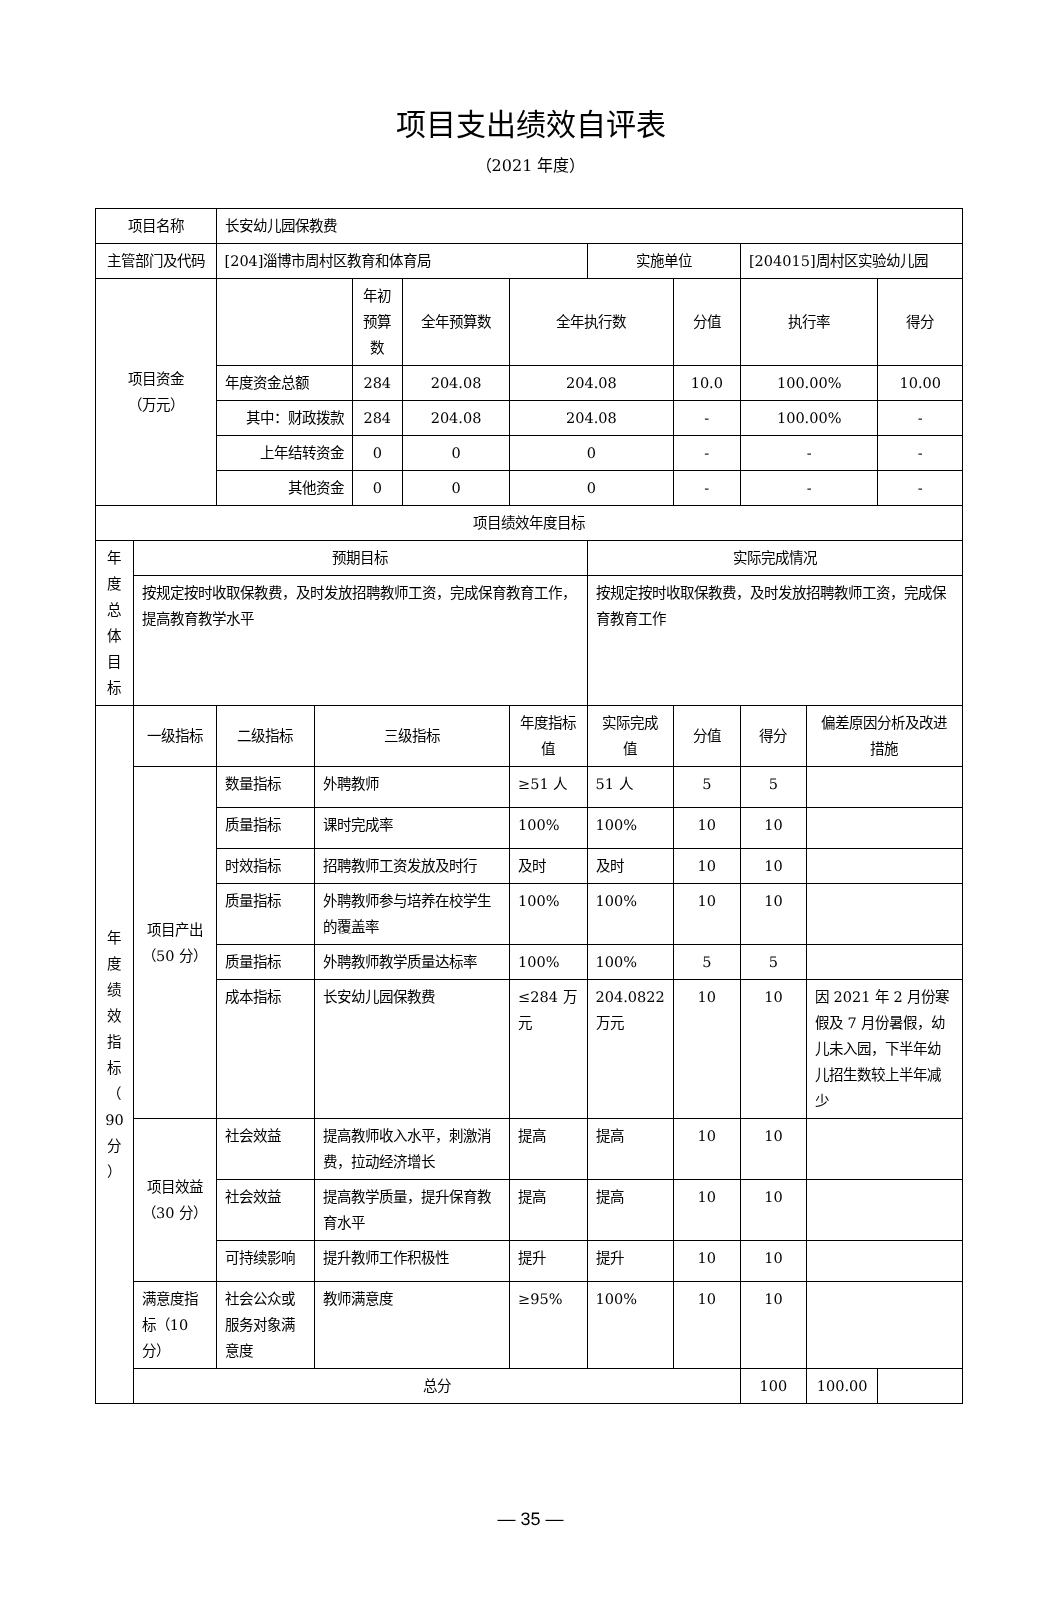项目支出绩效自评表
（2021 年度）
| 项目名称 | | 长安幼儿园保教费 | | | | | | | | | |
| 主管部门及代码 | | [204]淄博市周村区教育和体育局 | | | | | 实施单位 | | [204015]周村区实验幼儿园 | | |
| 项目资金 （万元） | | | | 年初预算数 | 全年预算数 | 全年执行数 | | 分值 | 执行率 | | 得分 |
| | | 年度资金总额 | | 284 | 204.08 | 204.08 | | 10.0 | 100.00% | | 10.00 |
| | | 其中：财政拨款 | | 284 | 204.08 | 204.08 | | - | 100.00% | | - |
| | | 上年结转资金 | | 0 | 0 | 0 | | - | - | | - |
| | | 其他资金 | | 0 | 0 | 0 | | - | - | | - |
| 项目绩效年度目标 | | | | | | | | | | | |
| 年 度 总 体 目 标 | 预期目标 | | | | | | 实际完成情况 | | | | |
| | 按规定按时收取保教费，及时发放招聘教师工资，完成保育教育工作，提高教育教学水平 | | | | | | 按规定按时收取保教费，及时发放招聘教师工资，完成保育教育工作 | | | | |
| 年 度 绩 效 指 标 （ 90 分 ） | 一级指标 | 二级指标 | 三级指标 | | | 年度指标值 | 实际完成值 | 分值 | 得分 | 偏差原因分析及改进措施 | |
| | 项目产出 （50 分） | 数量指标 | 外聘教师 | | | ≥51 人 | 51 人 | 5 | 5 | | |
| | | 质量指标 | 课时完成率 | | | 100% | 100% | 10 | 10 | | |
| | | 时效指标 | 招聘教师工资发放及时行 | | | 及时 | 及时 | 10 | 10 | | |
| | | 质量指标 | 外聘教师参与培养在校学生的覆盖率 | | | 100% | 100% | 10 | 10 | | |
| | | 质量指标 | 外聘教师教学质量达标率 | | | 100% | 100% | 5 | 5 | | |
| | | 成本指标 | 长安幼儿园保教费 | | | ≤284 万元 | 204.0822 万元 | 10 | 10 | 因 2021 年 2 月份寒假及 7 月份暑假，幼儿未入园，下半年幼儿招生数较上半年减少 | |
| | 项目效益 （30 分） | 社会效益 | 提高教师收入水平，刺激消费，拉动经济增长 | | | 提高 | 提高 | 10 | 10 | | |
| | | 社会效益 | 提高教学质量，提升保育教育水平 | | | 提高 | 提高 | 10 | 10 | | |
| | | 可持续影响 | 提升教师工作积极性 | | | 提升 | 提升 | 10 | 10 | | |
| | 满意度指标（10 分） | 社会公众或服务对象满意度 | 教师满意度 | | | ≥95% | 100% | 10 | 10 | | |
| | 总分 | | | | | | | | 100 | 100.00 | |
— 35 —